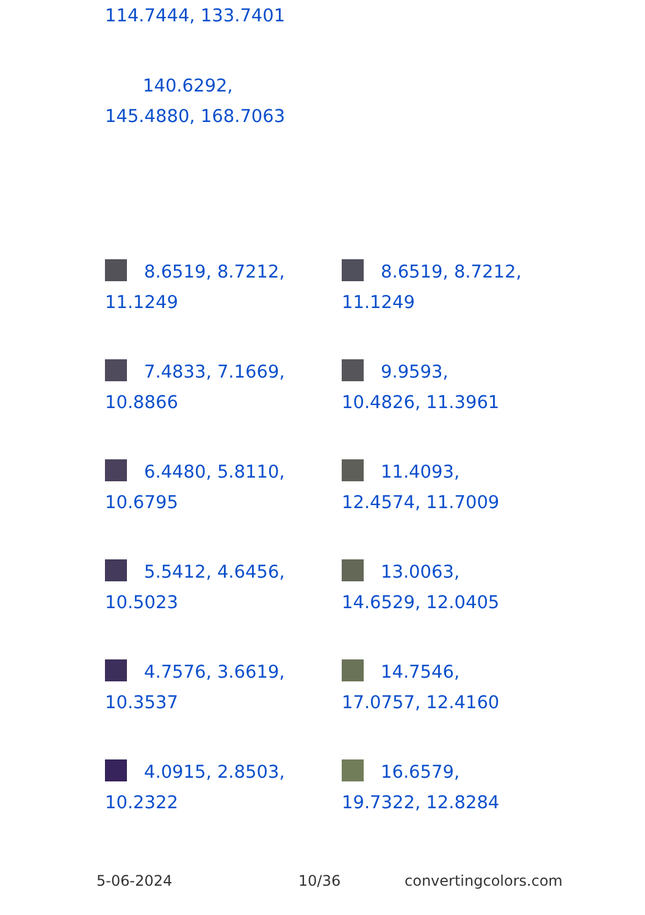114.7444, 133.7401
140.6292,
145.4880, 168.7063
8.6519, 8.7212, 11.1249
8.6519, 8.7212, 11.1249
7.4833, 7.1669, 10.8866
9.9593, 10.4826, 11.3961
6.4480, 5.8110, 10.6795
11.4093, 12.4574, 11.7009
5.5412, 4.6456, 10.5023
13.0063, 14.6529, 12.0405
4.7576, 3.6619, 10.3537
14.7546, 17.0757, 12.4160
4.0915, 2.8503, 10.2322
16.6579, 19.7322, 12.8284
5-06-2024 10/36 convertingcolors.com